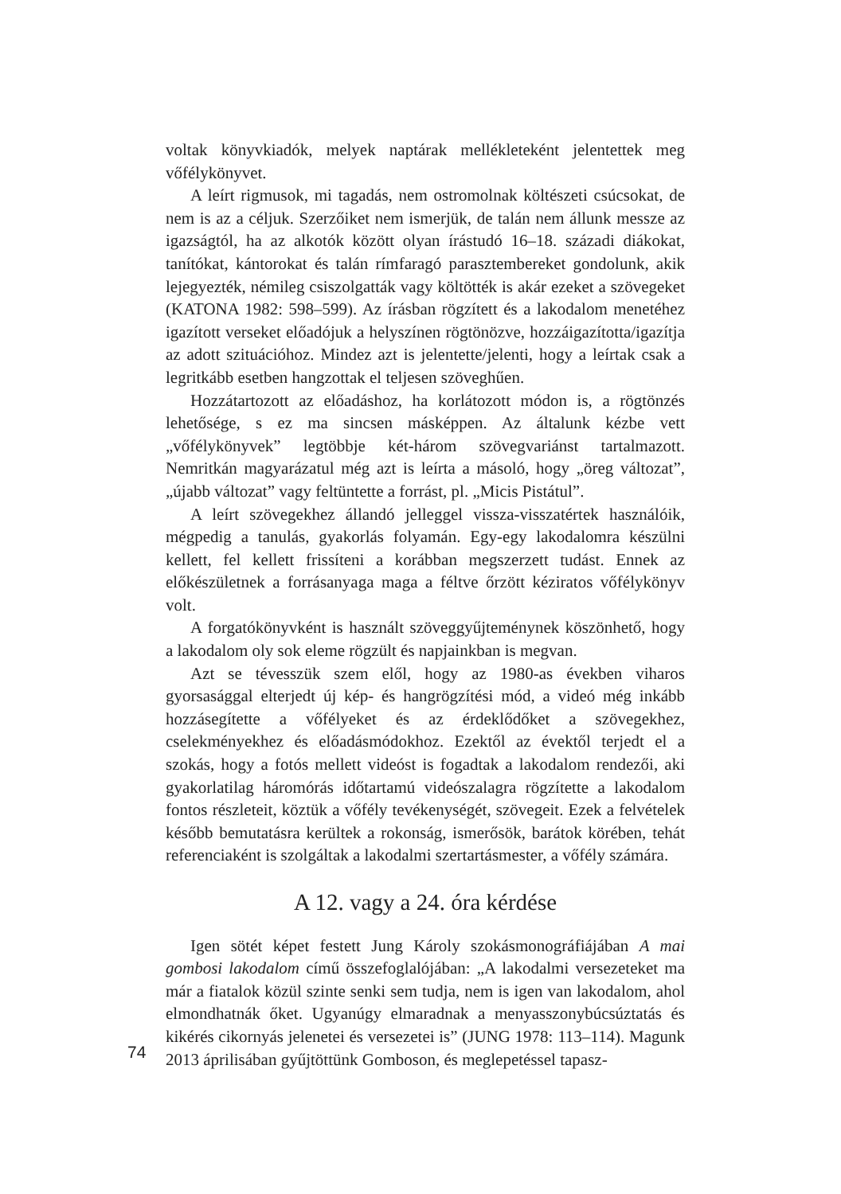voltak könyvkiadók, melyek naptárak mellékleteként jelentettek meg vőfélykönyvet.
A leírt rigmusok, mi tagadás, nem ostromolnak költészeti csúcsokat, de nem is az a céljuk. Szerzőiket nem ismerjük, de talán nem állunk messze az igazságtól, ha az alkotók között olyan írástudó 16–18. századi diákokat, tanítókat, kántorokat és talán rímfaragó parasztembereket gondolunk, akik lejegyezték, némileg csiszolgatták vagy költötték is akár ezeket a szövegeket (KATONA 1982: 598–599). Az írásban rögzített és a lakodalom menetéhez igazított verseket előadójuk a helyszínen rögtönözve, hozzáigazította/igazítja az adott szituációhoz. Mindez azt is jelentette/jelenti, hogy a leírtak csak a legritkább esetben hangzottak el teljesen szöveghűen.
Hozzátartozott az előadáshoz, ha korlátozott módon is, a rögtönzés lehetősége, s ez ma sincsen másképpen. Az általunk kézbe vett „vőfélykönyvek” legtöbbje két-három szövegvariánst tartalmazott. Nemritkán magyarázatul még azt is leírta a másoló, hogy „öreg változat”, „újabb változat” vagy feltüntette a forrást, pl. „Micis Pistátul”.
A leírt szövegekhez állandó jelleggel vissza-visszatértek használóik, mégpedig a tanulás, gyakorlás folyamán. Egy-egy lakodalomra készülni kellett, fel kellett frissíteni a korábban megszerzett tudást. Ennek az előkészületnek a forrásanyaga maga a féltve őrzött kéziratos vőfélykönyv volt.
A forgatókönyvként is használt szöveggyűjteménynek köszönhető, hogy a lakodalom oly sok eleme rögzült és napjainkban is megvan.
Azt se tévesszük szem elől, hogy az 1980-as években viharos gyorsasággal elterjedt új kép- és hangrögzítési mód, a videó még inkább hozzásegítette a vőfélyeket és az érdeklődőket a szövegekhez, cselekményekhez és előadásmódokhoz. Ezektől az évektől terjedt el a szokás, hogy a fotós mellett videóst is fogadtak a lakodalom rendezői, aki gyakorlatilag háromórás időtartamú videószalagra rögzítette a lakodalom fontos részleteit, köztük a vőfély tevékenységét, szövegeit. Ezek a felvételek később bemutatásra kerültek a rokonság, ismerősök, barátok körében, tehát referenciaként is szolgáltak a lakodalmi szertartásmester, a vőfély számára.
A 12. vagy a 24. óra kérdése
Igen sötét képet festett Jung Károly szokásmonográfiájában A mai gombosi lakodalom című összefoglalójában: „A lakodalmi versezeteket ma már a fiatalok közül szinte senki sem tudja, nem is igen van lakodalom, ahol elmondhatnák őket. Ugyanúgy elmaradnak a menyasszonybúcsúztatás és kikérés cikornyás jelenetei és versezetei is” (JUNG 1978: 113–114). Magunk 2013 áprilisában gyűjtöttünk Gomboson, és meglepetéssel tapasz-
74